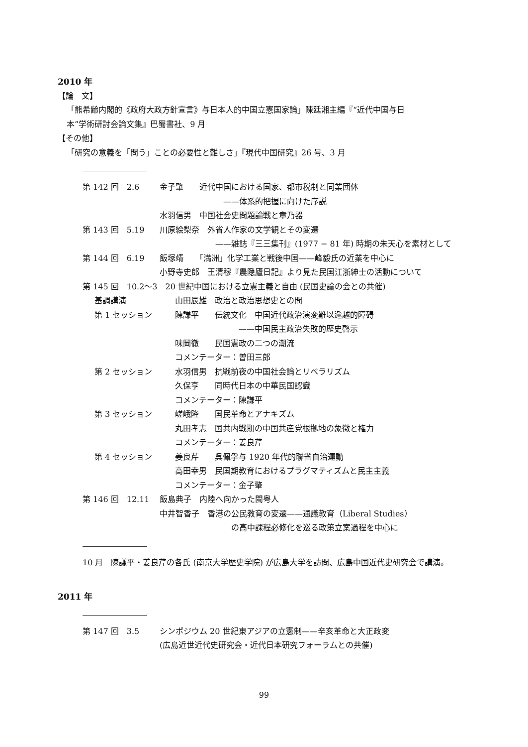2010 年
【論　文】
「熊希齢内閣的《政府大政方針宣言》与日本人的中国立憲国家論」陳廷湘主編『“近代中国与日
本”学術研討会論文集』巴蜀書社、9 月
【その他】
「研究の意義を「問う」ことの必要性と難しさ」『現代中国研究』26 号、3 月
第 142 回　2.6 金子肇　　近代中国における国家、都市税制と同業団体
　　　　　　　　——体系的把握に向けた序説
水羽信男　中国社会史問題論戦と章乃器
第 143 回　5.19 川原絵梨奈　外省人作家の文学観とその変遷
　　　　　　　——雑誌『三三集刊』(1977 − 81 年) 時期の朱天心を素材として
第 144 回　6.19 飯塚靖　　「満洲」化学工業と戦後中国——峰毅氏の近業を中心に
小野寺史郎　王清穆『農隠廬日記』より見た民国江浙紳士の活動について
第 145 回　10.2〜3　20 世紀中国における立憲主義と自由 (民国史論の会との共催)
基調講演 山田辰雄　政治と政治思想史との間
第 1 セッション 陳謙平　　伝統文化　中国近代政治演変難以逾越的障碍
　　　　　　　　——中国民主政治失敗的歴史啓示
味岡徹　　民国憲政の二つの潮流
コメンテーター：曽田三郎
第 2 セッション 水羽信男　抗戦前夜の中国社会論とリベラリズム
久保亨　　同時代日本の中華民国認識
コメンテーター：陳謙平
第 3 セッション 嵯峨隆　　国民革命とアナキズム
丸田孝志　国共内戦期の中国共産党根拠地の象徴と権力
コメンテーター：姜良芹
第 4 セッション 姜良芹　　呉佩孚与 1920 年代的聯省自治運動
高田幸男　民国期教育におけるプラグマティズムと民主主義
コメンテーター：金子肇
第 146 回　12.11 飯島典子　内陸へ向かった閩粤人
中井智香子　香港の公民教育の変遷——通識教育（Liberal Studies）
　　　　　　　　　の高中課程必修化を巡る政策立案過程を中心に
10 月　陳謙平・姜良芹の各氏 (南京大学歴史学院) が広島大学を訪問、広島中国近代史研究会で講演。
2011 年
第 147 回　3.5 シンポジウム 20 世紀東アジアの立憲制——辛亥革命と大正政変
(広島近世近代史研究会・近代日本研究フォーラムとの共催)
99